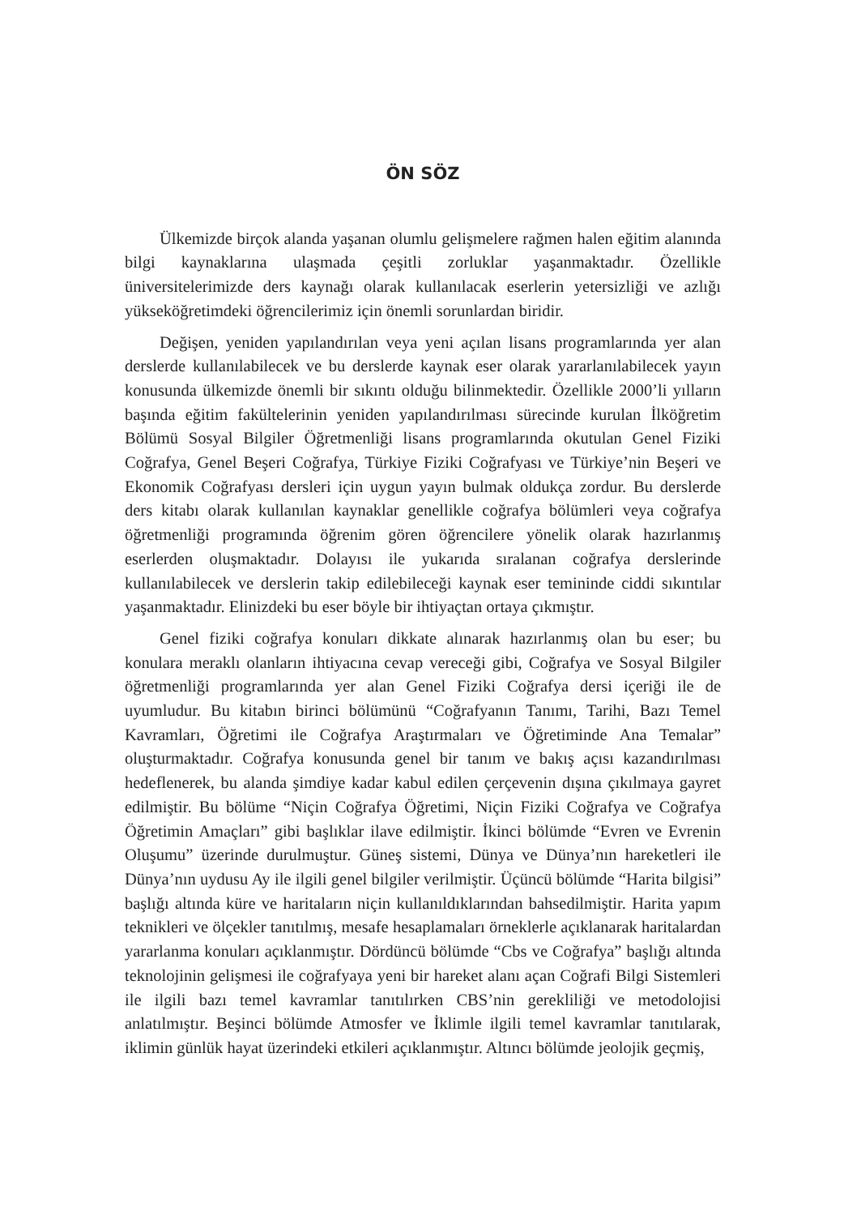ÖN SÖZ
Ülkemizde birçok alanda yaşanan olumlu gelişmelere rağmen halen eğitim alanında bilgi kaynaklarına ulaşmada çeşitli zorluklar yaşanmaktadır. Özellikle üniversitelerimizde ders kaynağı olarak kullanılacak eserlerin yetersizliği ve azlığı yükseköğretimdeki öğrencilerimiz için önemli sorunlardan biridir.
Değişen, yeniden yapılandırılan veya yeni açılan lisans programlarında yer alan derslerde kullanılabilecek ve bu derslerde kaynak eser olarak yararlanılabilecek yayın konusunda ülkemizde önemli bir sıkıntı olduğu bilinmektedir. Özellikle 2000’li yılların başında eğitim fakültelerinin yeniden yapılandırılması sürecinde kurulan İlköğretim Bölümü Sosyal Bilgiler Öğretmenliği lisans programlarında okutulan Genel Fiziki Coğrafya, Genel Beşeri Coğrafya, Türkiye Fiziki Coğrafyası ve Türkiye’nin Beşeri ve Ekonomik Coğrafyası dersleri için uygun yayın bulmak oldukça zordur. Bu derslerde ders kitabı olarak kullanılan kaynaklar genellikle coğrafya bölümleri veya coğrafya öğretmenliği programında öğrenim gören öğrencilere yönelik olarak hazırlanmış eserlerden oluşmaktadır. Dolayısı ile yukarıda sıralanan coğrafya derslerinde kullanılabilecek ve derslerin takip edilebileceği kaynak eser temininde ciddi sıkıntılar yaşanmaktadır. Elinizdeki bu eser böyle bir ihtiyaçtan ortaya çıkmıştır.
Genel fiziki coğrafya konuları dikkate alınarak hazırlanmış olan bu eser; bu konulara meraklı olanların ihtiyacına cevap vereceği gibi, Coğrafya ve Sosyal Bilgiler öğretmenliği programlarında yer alan Genel Fiziki Coğrafya dersi içeriği ile de uyumludur. Bu kitabın birinci bölümünü “Coğrafyanın Tanımı, Tarihi, Bazı Temel Kavramları, Öğretimi ile Coğrafya Araştırmaları ve Öğretiminde Ana Temalar” oluşturmaktadır. Coğrafya konusunda genel bir tanım ve bakış açısı kazandırılması hedeflenerek, bu alanda şimdiye kadar kabul edilen çerçevenin dışına çıkılmaya gayret edilmiştir. Bu bölüme “Niçin Coğrafya Öğretimi, Niçin Fiziki Coğrafya ve Coğrafya Öğretimin Amaçları” gibi başlıklar ilave edilmiştir. İkinci bölümde “Evren ve Evrenin Oluşumu” üzerinde durulmuştur. Güneş sistemi, Dünya ve Dünya’nın hareketleri ile Dünya’nın uydusu Ay ile ilgili genel bilgiler verilmiştir. Üçüncü bölümde “Harita bilgisi” başlığı altında küre ve haritaların niçin kullanıldıklarından bahsedilmiştir. Harita yapım teknikleri ve ölçekler tanıtılmış, mesafe hesaplamaları örneklerle açıklanarak haritalardan yararlanma konuları açıklanmıştır. Dördüncü bölümde “Cbs ve Coğrafya” başlığı altında teknolojinin gelişmesi ile coğrafyaya yeni bir hareket alanı açan Coğrafi Bilgi Sistemleri ile ilgili bazı temel kavramlar tanıtılırken CBS’nin gerekliliği ve metodolojisi anlatılmıştır. Beşinci bölümde Atmosfer ve İklimle ilgili temel kavramlar tanıtılarak, iklimin günlük hayat üzerindeki etkileri açıklanmıştır. Altıncı bölümde jeolojik geçmiş,